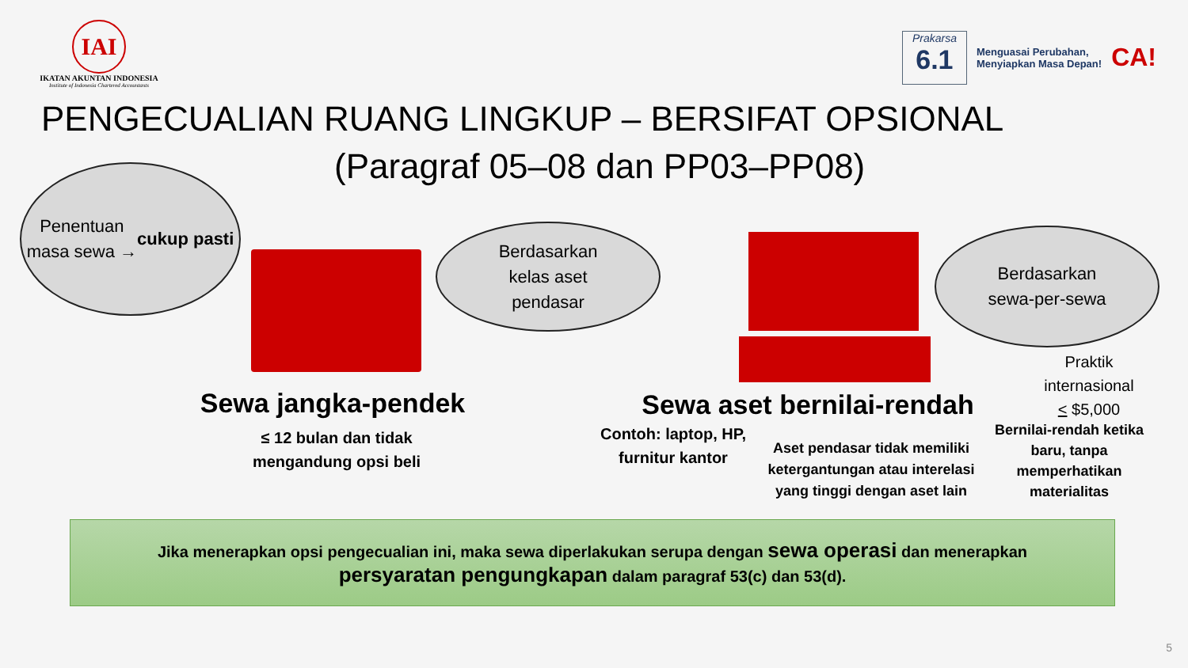IAI
IKATAN AKUNTAN INDONESIA
Institute of Indonesia Chartered Accountants
Prakarsa
6.1
Menguasai Perubahan,
Menyiapkan Masa Depan!
CA!
PENGECUALIAN RUANG LINGKUP – BERSIFAT OPSIONAL
(Paragraf 05–08 dan PP03–PP08)
Penentuan
masa sewa →
cukup pasti
Berdasarkan
kelas aset
pendasar
Berdasarkan
sewa-per-sewa
Sewa jangka-pendek
≤ 12 bulan dan tidak mengandung opsi beli
Sewa aset bernilai-rendah
Contoh: laptop, HP, furnitur kantor
Aset pendasar tidak memiliki ketergantungan atau interelasi yang tinggi dengan aset lain
Praktik internasional
< $5,000
Bernilai-rendah ketika baru, tanpa memperhatikan materialitas
Jika menerapkan opsi pengecualian ini, maka sewa diperlakukan serupa dengan sewa operasi dan menerapkan
persyaratan pengungkapan dalam paragraf 53(c) dan 53(d).
5